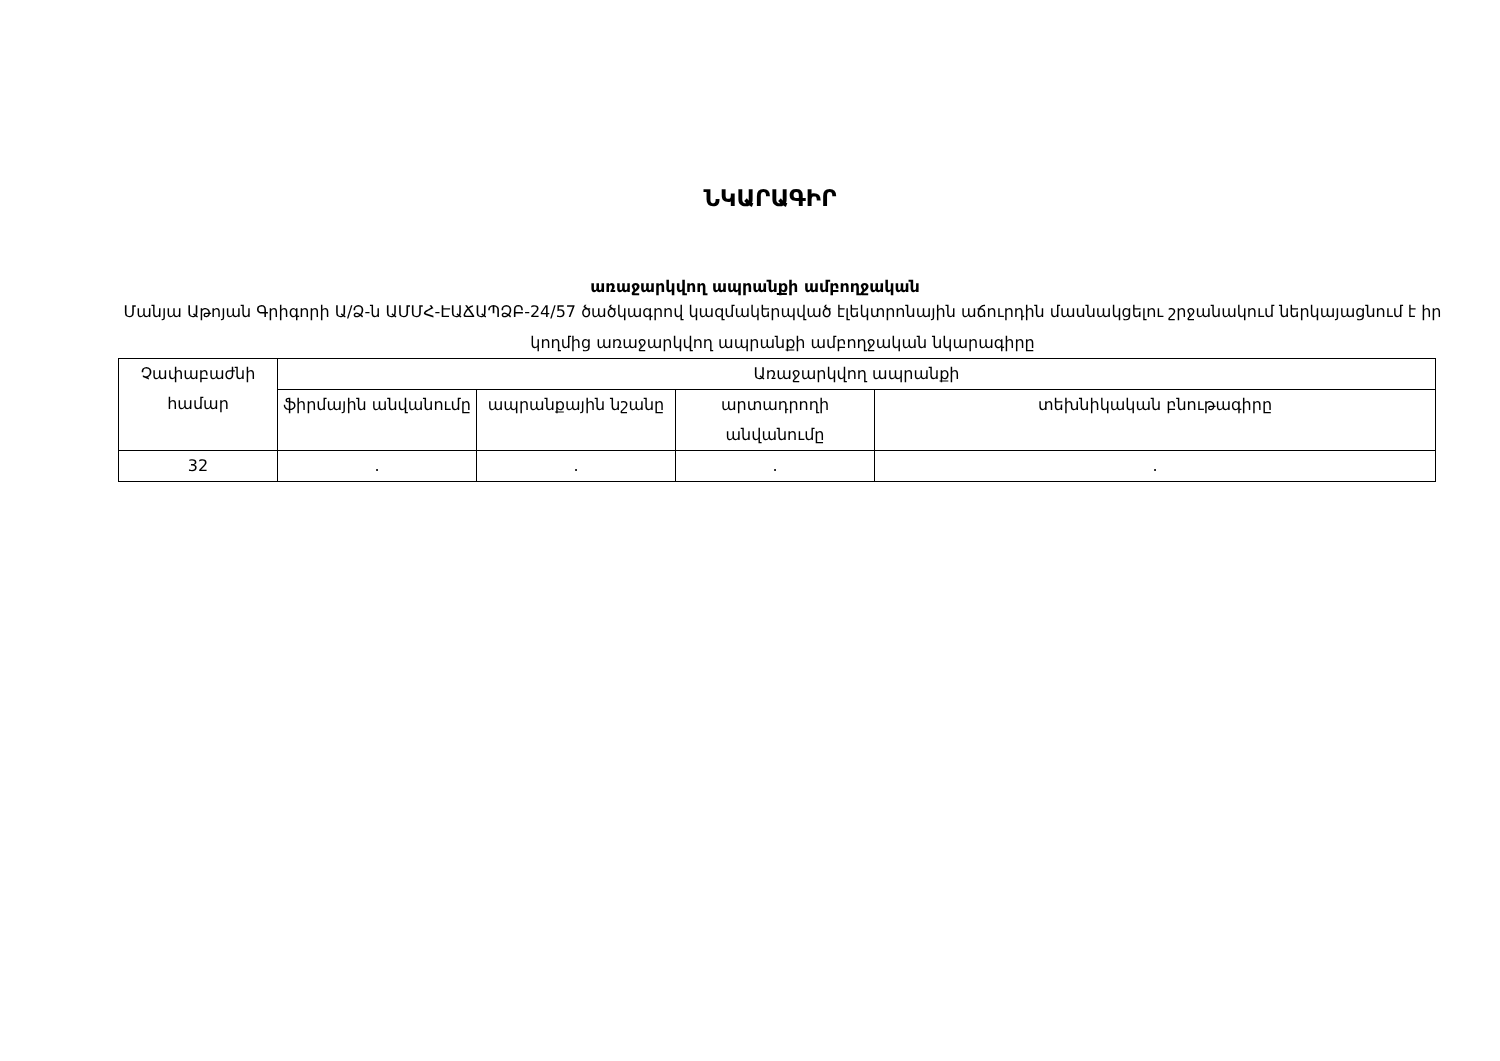ՆԿԱՐԱԳԻՐ
առաջարկվող ապրանքի ամբողջական
Մանյա Աթոյան Գրիգորի Ա/Ձ-ն ԱՄՄՀ-ԷԱՃԱՊՁԲ-24/57 ծածկագրով կազմակերպված էլեկտրոնային աճուրդին մասնակցելու շրջանակում ներկայացնում է իր կողմից առաջարկվող ապրանքի ամբողջական նկարագիրը
| Չափաբաժնի համար | Առաջարկվող ապրանքի | | | |
| | ֆիրմային անվանումը | ապրանքային նշանը | արտադրողի անվանումը | տեխնիկական բնութագիրը |
| 32 | . | . | . | . |